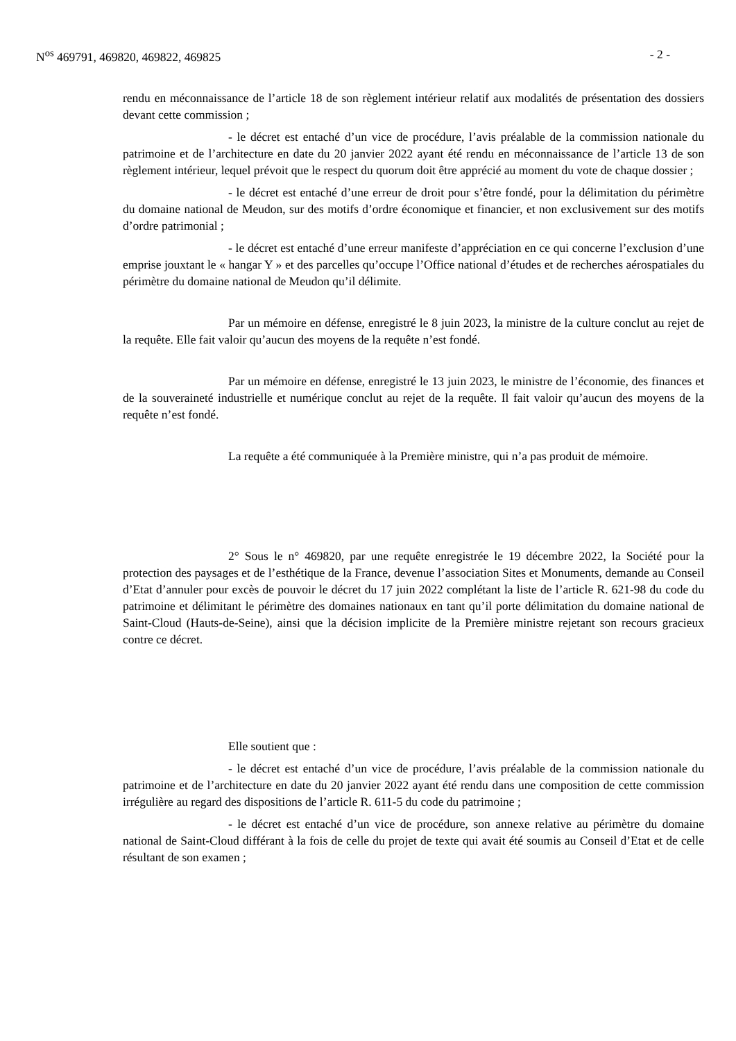N<sup>os</sup> 469791, 469820, 469822, 469825 - 2 -
rendu en méconnaissance de l’article 18 de son règlement intérieur relatif aux modalités de présentation des dossiers devant cette commission ;
- le décret est entaché d’un vice de procédure, l’avis préalable de la commission nationale du patrimoine et de l’architecture en date du 20 janvier 2022 ayant été rendu en méconnaissance de l’article 13 de son règlement intérieur, lequel prévoit que le respect du quorum doit être apprécié au moment du vote de chaque dossier ;
- le décret est entaché d’une erreur de droit pour s’être fondé, pour la délimitation du périmètre du domaine national de Meudon, sur des motifs d’ordre économique et financier, et non exclusivement sur des motifs d’ordre patrimonial ;
- le décret est entaché d’une erreur manifeste d’appréciation en ce qui concerne l’exclusion d’une emprise jouxtant le « hangar Y » et des parcelles qu’occupe l’Office national d’études et de recherches aérospatiales du périmètre du domaine national de Meudon qu’il délimite.
Par un mémoire en défense, enregistré le 8 juin 2023, la ministre de la culture conclut au rejet de la requête. Elle fait valoir qu’aucun des moyens de la requête n’est fondé.
Par un mémoire en défense, enregistré le 13 juin 2023, le ministre de l’économie, des finances et de la souveraineté industrielle et numérique conclut au rejet de la requête. Il fait valoir qu’aucun des moyens de la requête n’est fondé.
La requête a été communiquée à la Première ministre, qui n’a pas produit de mémoire.
2° Sous le n° 469820, par une requête enregistrée le 19 décembre 2022, la Société pour la protection des paysages et de l’esthétique de la France, devenue l’association Sites et Monuments, demande au Conseil d’Etat d’annuler pour excès de pouvoir le décret du 17 juin 2022 complétant la liste de l’article R. 621-98 du code du patrimoine et délimitant le périmètre des domaines nationaux en tant qu’il porte délimitation du domaine national de Saint-Cloud (Hauts-de-Seine), ainsi que la décision implicite de la Première ministre rejetant son recours gracieux contre ce décret.
Elle soutient que :
- le décret est entaché d’un vice de procédure, l’avis préalable de la commission nationale du patrimoine et de l’architecture en date du 20 janvier 2022 ayant été rendu dans une composition de cette commission irrégulière au regard des dispositions de l’article R. 611-5 du code du patrimoine ;
- le décret est entaché d’un vice de procédure, son annexe relative au périmètre du domaine national de Saint-Cloud différant à la fois de celle du projet de texte qui avait été soumis au Conseil d’Etat et de celle résultant de son examen ;